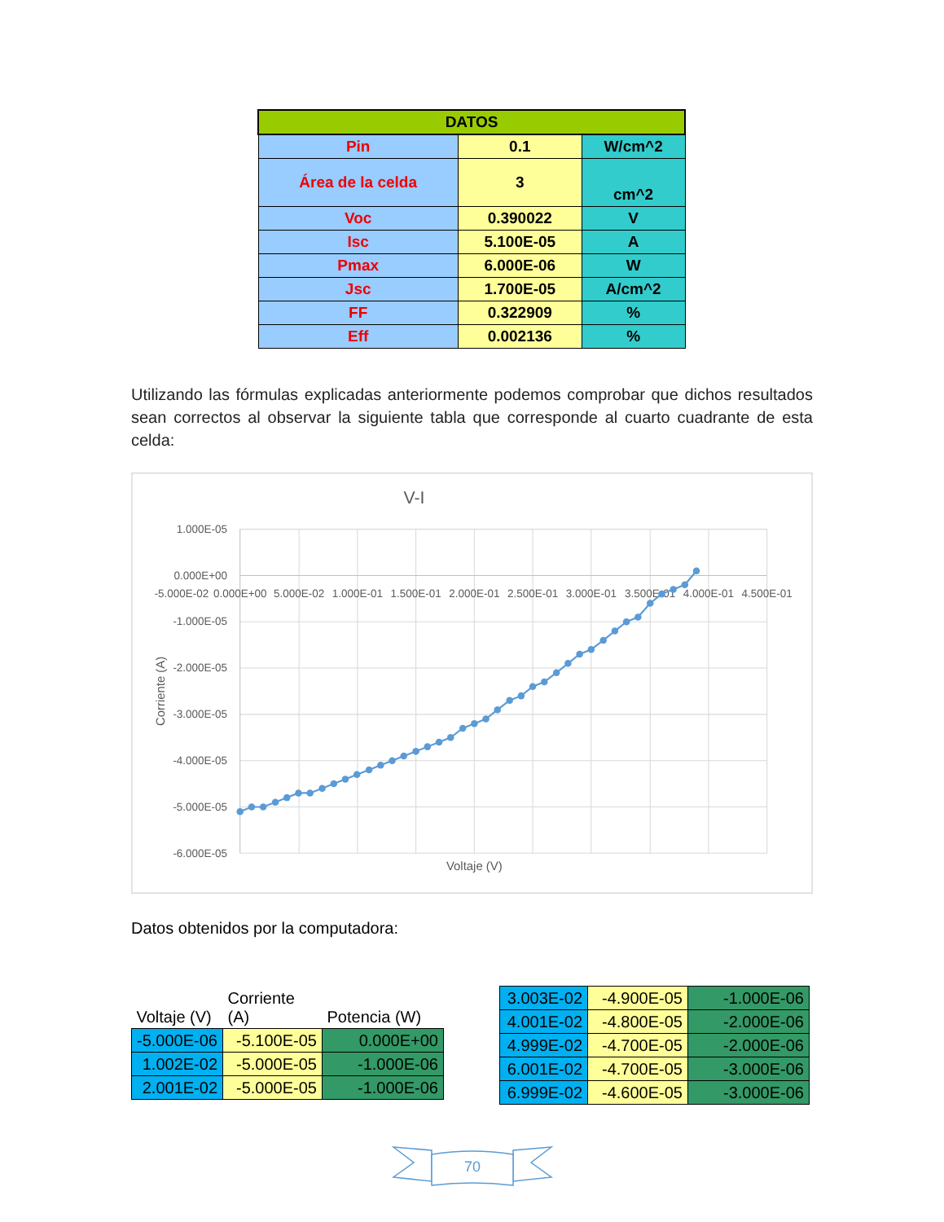| DATOS | | |
| --- | --- | --- |
| Pin | 0.1 | W/cm^2 |
| Área de la celda | 3 | cm^2 |
| Voc | 0.390022 | V |
| Isc | 5.100E-05 | A |
| Pmax | 6.000E-06 | W |
| Jsc | 1.700E-05 | A/cm^2 |
| FF | 0.322909 | % |
| Eff | 0.002136 | % |
Utilizando las fórmulas explicadas anteriormente podemos comprobar que dichos resultados sean correctos al observar la siguiente tabla que corresponde al cuarto cuadrante de esta celda:
V-I
1.000E-05
0.000E+00
-1.000E-05
-2.000E-05
-3.000E-05
-4.000E-05
-5.000E-05
-6.000E-05
-5.000E-02
0.000E+00
5.000E-02
1.000E-01
1.500E-01
2.000E-01
2.500E-01
3.000E-01
3.500E-01
4.000E-01
4.500E-01
Voltaje (V)
Corriente (A)
Datos obtenidos por la computadora:
| Voltaje (V) | Corriente (A) | Potencia (W) |
| --- | --- | --- |
| -5.000E-06 | -5.100E-05 | 0.000E+00 |
| 1.002E-02 | -5.000E-05 | -1.000E-06 |
| 2.001E-02 | -5.000E-05 | -1.000E-06 |
| 3.003E-02 | -4.900E-05 | -1.000E-06 |
| 4.001E-02 | -4.800E-05 | -2.000E-06 |
| 4.999E-02 | -4.700E-05 | -2.000E-06 |
| 6.001E-02 | -4.700E-05 | -3.000E-06 |
| 6.999E-02 | -4.600E-05 | -3.000E-06 |
70